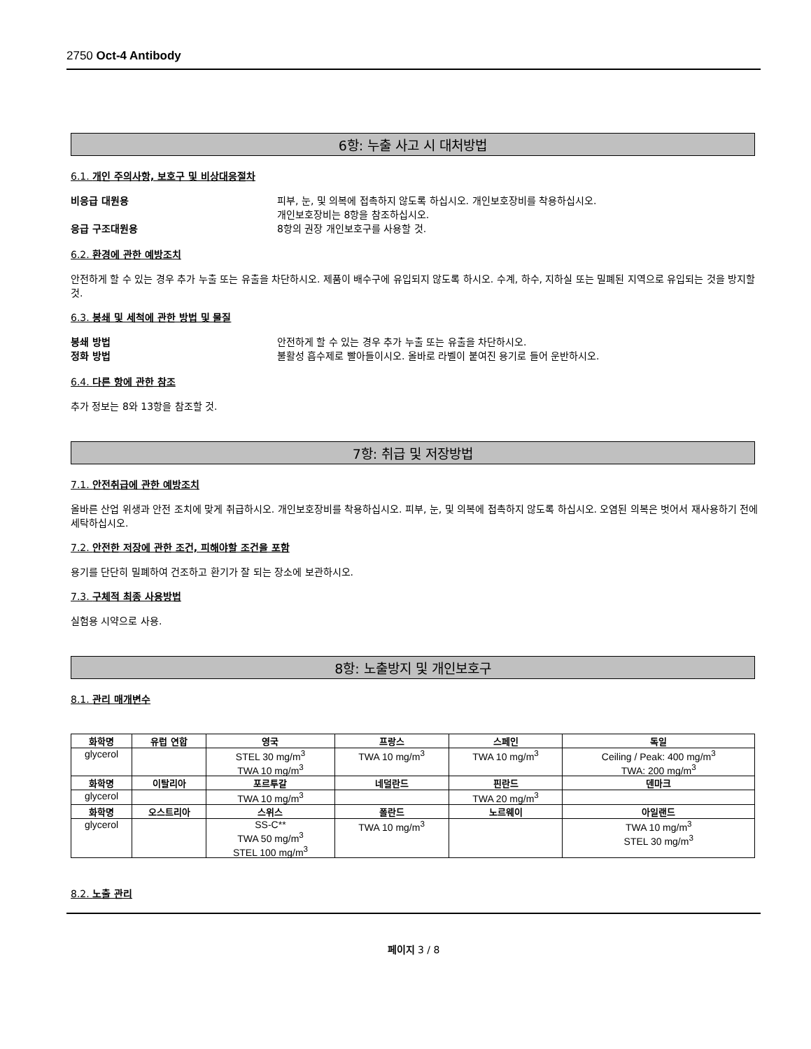2750 Oct-4 Antibody
6항: 누출 사고 시 대처방법
6.1. 개인 주의사항, 보호구 및 비상대응절차
비응급 대원용 피부, 눈, 및 의복에 접촉하지 않도록 하십시오. 개인보호장비를 착용하십시오.
개인보호장비는 8항을 참조하십시오.
응급 구조대원용 8항의 권장 개인보호구를 사용할 것.
6.2. 환경에 관한 예방조치
안전하게 할 수 있는 경우 추가 누출 또는 유출을 차단하시오. 제품이 배수구에 유입되지 않도록 하시오. 수계, 하수, 지하실 또는 밀폐된 지역으로 유입되는 것을 방지할 것.
6.3. 봉쇄 및 세척에 관한 방법 및 물질
봉쇄 방법 안전하게 할 수 있는 경우 추가 누출 또는 유출을 차단하시오.
정화 방법 불활성 흡수제로 빨아들이시오. 올바로 라벨이 붙여진 용기로 들어 운반하시오.
6.4. 다른 항에 관한 참조
추가 정보는 8와 13항을 참조할 것.
7항: 취급 및 저장방법
7.1. 안전취급에 관한 예방조치
올바른 산업 위생과 안전 조치에 맞게 취급하시오. 개인보호장비를 착용하십시오. 피부, 눈, 및 의복에 접촉하지 않도록 하십시오. 오염된 의복은 벗어서 재사용하기 전에 세탁하십시오.
7.2. 안전한 저장에 관한 조건, 피해야할 조건을 포함
용기를 단단히 밀폐하여 건조하고 환기가 잘 되는 장소에 보관하시오.
7.3. 구체적 최종 사용방법
실험용 시약으로 사용.
8항: 노출방지 및 개인보호구
8.1. 관리 매개변수
| 화학명 | 유럽 연합 | 영국 | 프랑스 | 스페인 | 독일 |
| --- | --- | --- | --- | --- | --- |
| glycerol | | STEL 30 mg/m<sup>3</sup> TWA 10 mg/m<sup>3</sup> | TWA 10 mg/m<sup>3</sup> | TWA 10 mg/m<sup>3</sup> | Ceiling / Peak: 400 mg/m<sup>3</sup> TWA: 200 mg/m<sup>3</sup> |
| 화학명 | 이탈리아 | 포르투갈 | 네덜란드 | 핀란드 | 덴마크 |
| glycerol | | TWA 10 mg/m<sup>3</sup> | | TWA 20 mg/m<sup>3</sup> | |
| 화학명 | 오스트리아 | 스위스 | 폴란드 | 노르웨이 | 아일랜드 |
| glycerol | | SS-C** TWA 50 mg/m<sup>3</sup> STEL 100 mg/m<sup>3</sup> | TWA 10 mg/m<sup>3</sup> | | TWA 10 mg/m<sup>3</sup> STEL 30 mg/m<sup>3</sup> |
8.2. 노출 관리
페이지 3 / 8